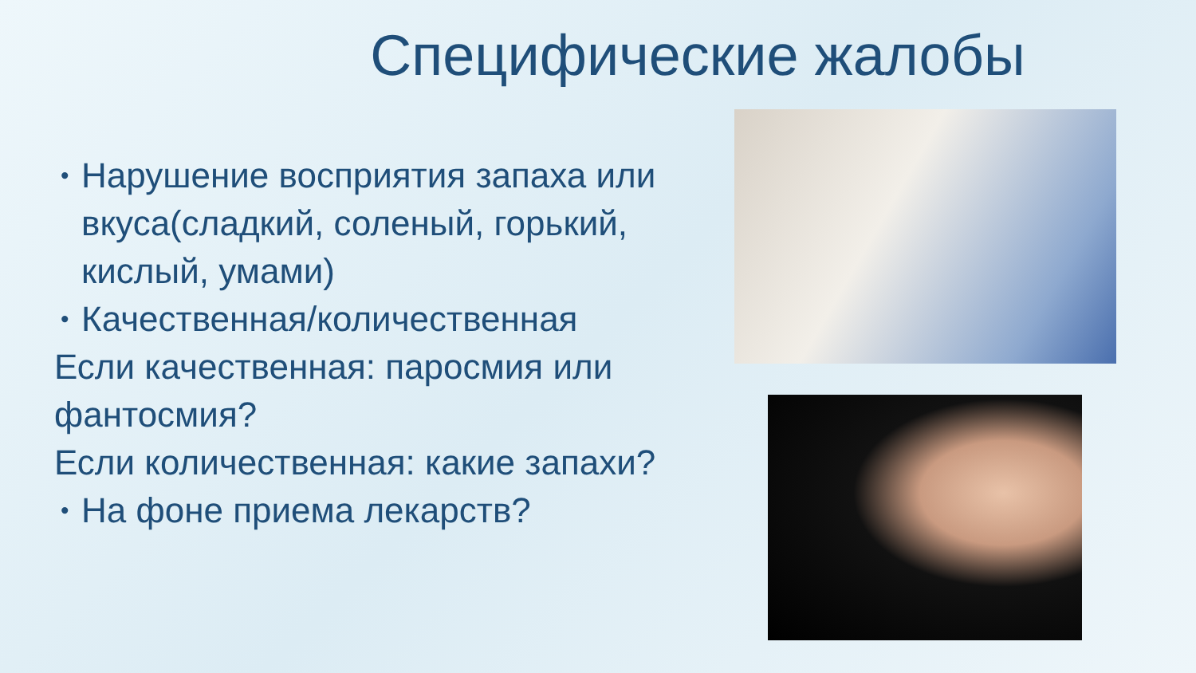Специфические жалобы
• Нарушение восприятия запаха или вкуса(сладкий, соленый, горький, кислый, умами)
• Качественная/количественная
Если качественная: паросмия или фантосмия?
Если количественная: какие запахи?
• На фоне приема лекарств?